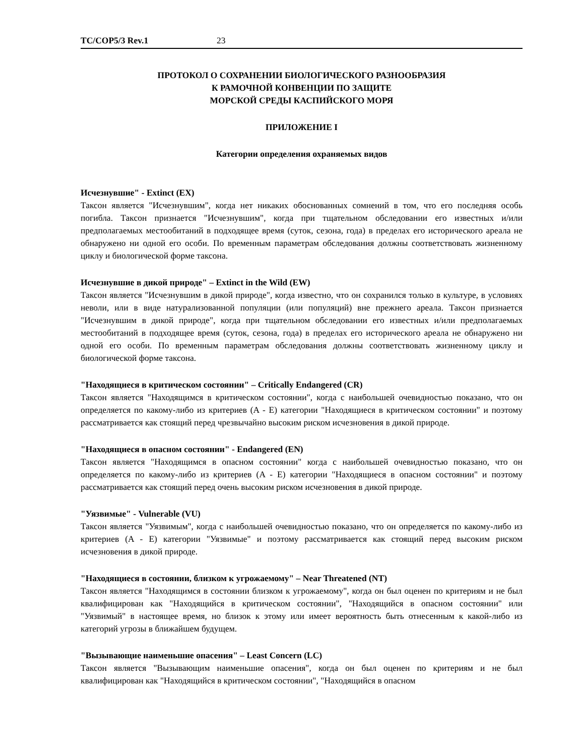TC/COP5/3 Rev.1 23
ПРОТОКОЛ О СОХРАНЕНИИ БИОЛОГИЧЕСКОГО РАЗНООБРАЗИЯ
К РАМОЧНОЙ КОНВЕНЦИИ ПО ЗАЩИТЕ
МОРСКОЙ СРЕДЫ КАСПИЙСКОГО МОРЯ
ПРИЛОЖЕНИЕ I
Категории определения охраняемых видов
Исчезнувшие" - Extinct (EX)
Таксон является "Исчезнувшим", когда нет никаких обоснованных сомнений в том, что его последняя особь погибла. Таксон признается "Исчезнувшим", когда при тщательном обследовании его известных и/или предполагаемых местообитаний в подходящее время (суток, сезона, года) в пределах его исторического ареала не обнаружено ни одной его особи. По временным параметрам обследования должны соответствовать жизненному циклу и биологической форме таксона.
Исчезнувшие в дикой природе" – Extinct in the Wild (EW)
Таксон является "Исчезнувшим в дикой природе", когда известно, что он сохранился только в культуре, в условиях неволи, или в виде натурализованной популяции (или популяций) вне прежнего ареала. Таксон признается "Исчезнувшим в дикой природе", когда при тщательном обследовании его известных и/или предполагаемых местообитаний в подходящее время (суток, сезона, года) в пределах его исторического ареала не обнаружено ни одной его особи. По временным параметрам обследования должны соответствовать жизненному циклу и биологической форме таксона.
"Находящиеся в критическом состоянии" – Critically Endangered (CR)
Таксон является "Находящимся в критическом состоянии", когда с наибольшей очевидностью показано, что он определяется по какому-либо из критериев (A - E) категории "Находящиеся в критическом состоянии" и поэтому рассматривается как стоящий перед чрезвычайно высоким риском исчезновения в дикой природе.
"Находящиеся в опасном состоянии" - Endangered (EN)
Таксон является "Находящимся в опасном состоянии" когда с наибольшей очевидностью показано, что он определяется по какому-либо из критериев (A - E) категории "Находящиеся в опасном состоянии" и поэтому рассматривается как стоящий перед очень высоким риском исчезновения в дикой природе.
"Уязвимые" - Vulnerable (VU)
Таксон является "Уязвимым", когда с наибольшей очевидностью показано, что он определяется по какому-либо из критериев (A - E) категории "Уязвимые" и поэтому рассматривается как стоящий перед высоким риском исчезновения в дикой природе.
"Находящиеся в состоянии, близком к угрожаемому" – Near Threatened (NT)
Таксон является "Находящимся в состоянии близком к угрожаемому", когда он был оценен по критериям и не был квалифицирован как "Находящийся в критическом состоянии", "Находящийся в опасном состоянии" или "Уязвимый" в настоящее время, но близок к этому или имеет вероятность быть отнесенным к какой-либо из категорий угрозы в ближайшем будущем.
"Вызывающие наименьшие опасения" – Least Concern (LC)
Таксон является "Вызывающим наименьшие опасения", когда он был оценен по критериям и не был квалифицирован как "Находящийся в критическом состоянии", "Находящийся в опасном